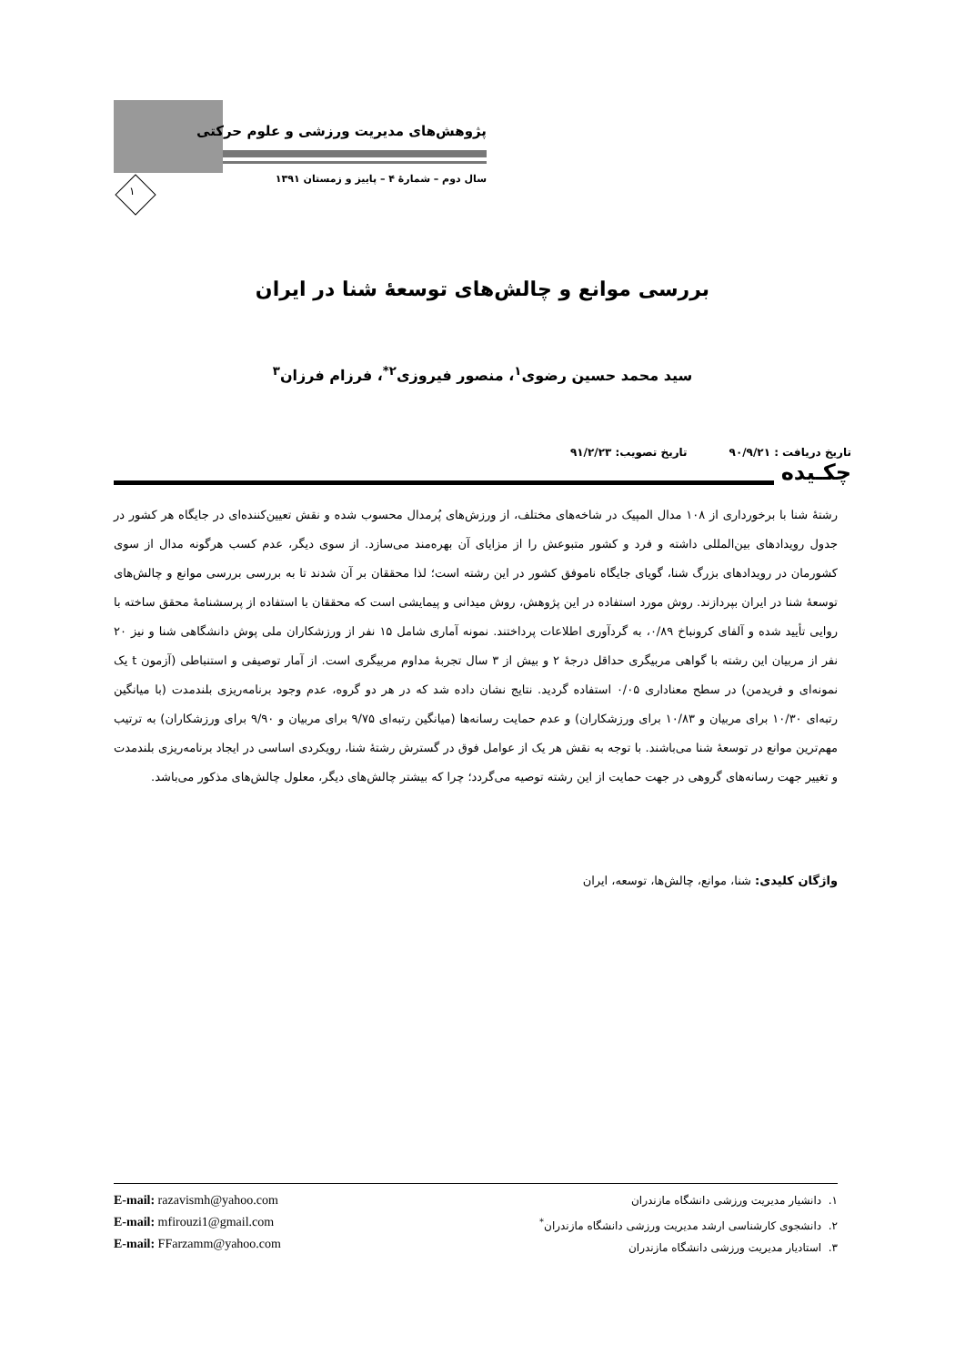پژوهش‌های مدیریت ورزشی و علوم حرکتی
سال دوم – شمارۀ ۴ – پاییز و زمستان ۱۳۹۱
۱
بررسی موانع و چالش‌های توسعۀ شنا در ایران
سید محمد حسین رضوی<sup>۱</sup>، منصور فیروزی<sup>۲*</sup>، فرزام فرزان<sup>۳</sup>
تاریخ دریافت : ۹۰/۹/۲۱ تاریخ تصویب: ۹۱/۲/۲۳
چکـیده
رشتۀ شنا با برخورداری از ۱۰۸ مدال المپیک در شاخه‌های مختلف، از ورزش‌های پُرمدال محسوب شده و نقش تعیین‌کننده‌ای در جایگاه هر کشور در جدول رویدادهای بین‌المللی داشته و فرد و کشور متبوعش را از مزایای آن بهره‌مند می‌سازد. از سوی دیگر، عدم کسب هرگونه مدال از سوی کشورمان در رویدادهای بزرگ شنا، گویای جایگاه ناموفق کشور در این رشته است؛ لذا محققان بر آن شدند تا به بررسی بررسی موانع و چالش‌های توسعۀ شنا در ایران بپردازند. روش مورد استفاده در این پژوهش، روش میدانی و پیمایشی است که محققان با استفاده از پرسشنامۀ محقق ساخته با روایی تأیید شده و آلفای کرونباخ ۰/۸۹، به گردآوری اطلاعات پرداختند. نمونه آماری شامل ۱۵ نفر از ورزشکاران ملی پوش دانشگاهی شنا و نیز ۲۰ نفر از مربیان این رشته با گواهی مربیگری حداقل درجۀ ۲ و بیش از ۳ سال تجربۀ مداوم مربیگری است. از آمار توصیفی و استنباطی (آزمون t یک نمونه‌ای و فریدمن) در سطح معناداری ۰/۰۵ استفاده گردید. نتایج نشان داده شد که در هر دو گروه، عدم وجود برنامه‌ریزی بلندمدت (با میانگین رتبه‌ای ۱۰/۳۰ برای مربیان و ۱۰/۸۳ برای ورزشکاران) و عدم حمایت رسانه‌ها (میانگین رتبه‌ای ۹/۷۵ برای مربیان و ۹/۹۰ برای ورزشکاران) به ترتیب مهم‌ترین موانع در توسعۀ شنا می‌باشند. با توجه به نقش هر یک از عوامل فوق در گسترش رشتۀ شنا، رویکردی اساسی در ایجاد برنامه‌ریزی بلندمدت و تغییر جهت رسانه‌های گروهی در جهت حمایت از این رشته توصیه می‌گردد؛ چرا که بیشتر چالش‌های دیگر، معلول چالش‌های مذکور می‌باشد.
واژگان کلیدی: شنا، موانع، چالش‌ها، توسعه، ایران
۱. دانشیار مدیریت ورزشی دانشگاه مازندران
۲. دانشجوی کارشناسی ارشد مدیریت ورزشی دانشگاه مازندران<sup>*</sup>
۳. استادیار مدیریت ورزشی دانشگاه مازندران
E-mail: razavismh@yahoo.com
E-mail: mfirouzi1@gmail.com
E-mail: FFarzamm@yahoo.com